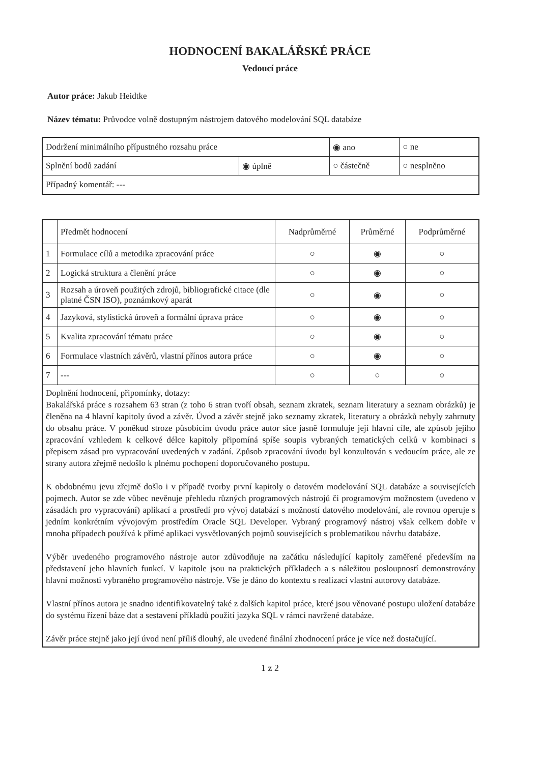HODNOCENÍ BAKALÁŘSKÉ PRÁCE
Vedoucí práce
Autor práce: Jakub Heidtke
Název tématu: Průvodce volně dostupným nástrojem datového modelování SQL databáze
| Dodržení minimálního přípustného rozsahu práce | | ◉ ano | ○ ne |
| Splnění bodů zadání | ◉ úplně | ○ částečně | ○ nesplněno |
| Případný komentář: --- | | | |
| | Předmět hodnocení | Nadprůměrné | Průměrné | Podprůměrné |
| --- | --- | --- | --- | --- |
| 1 | Formulace cílů a metodika zpracování práce | ○ | ◉ | ○ |
| 2 | Logická struktura a členění práce | ○ | ◉ | ○ |
| 3 | Rozsah a úroveň použitých zdrojů, bibliografické citace (dle platné ČSN ISO), poznámkový aparát | ○ | ◉ | ○ |
| 4 | Jazyková, stylistická úroveň a formální úprava práce | ○ | ◉ | ○ |
| 5 | Kvalita zpracování tématu práce | ○ | ◉ | ○ |
| 6 | Formulace vlastních závěrů, vlastní přínos autora práce | ○ | ◉ | ○ |
| 7 | --- | ○ | ○ | ○ |
| Doplnění hodnocení, připomínky, dotazy: Bakalářská práce s rozsahem 63 stran (z toho 6 stran tvoří obsah, seznam zkratek, seznam literatury a seznam obrázků) je členěna na 4 hlavní kapitoly úvod a závěr. Úvod a závěr stejně jako seznamy zkratek, literatury a obrázků nebyly zahrnuty do obsahu práce. V poněkud stroze působícím úvodu práce autor sice jasně formuluje její hlavní cíle, ale způsob jejího zpracování vzhledem k celkové délce kapitoly připomíná spíše soupis vybraných tematických celků v kombinaci s přepisem zásad pro vypracování uvedených v zadání. Způsob zpracování úvodu byl konzultován s vedoucím práce, ale ze strany autora zřejmě nedošlo k plnému pochopení doporučovaného postupu. K obdobnému jevu zřejmě došlo i v případě tvorby první kapitoly o datovém modelování SQL databáze a souvisejících pojmech. Autor se zde vůbec nevěnuje přehledu různých programových nástrojů či programovým možnostem (uvedeno v zásadách pro vypracování) aplikací a prostředí pro vývoj databází s možností datového modelování, ale rovnou operuje s jedním konkrétním vývojovým prostředím Oracle SQL Developer. Vybraný programový nástroj však celkem dobře v mnoha případech používá k přímé aplikaci vysvětlovaných pojmů souvisejících s problematikou návrhu databáze. Výběr uvedeného programového nástroje autor zdůvodňuje na začátku následující kapitoly zaměřené především na představení jeho hlavních funkcí. V kapitole jsou na praktických příkladech a s náležitou posloupností demonstrovány hlavní možnosti vybraného programového nástroje. Vše je dáno do kontextu s realizací vlastní autorovy databáze. Vlastní přínos autora je snadno identifikovatelný také z dalších kapitol práce, které jsou věnované postupu uložení databáze do systému řízení báze dat a sestavení příkladů použití jazyka SQL v rámci navržené databáze. Závěr práce stejně jako její úvod není příliš dlouhý, ale uvedené finální zhodnocení práce je více než dostačující. | | | | |
1 z 2